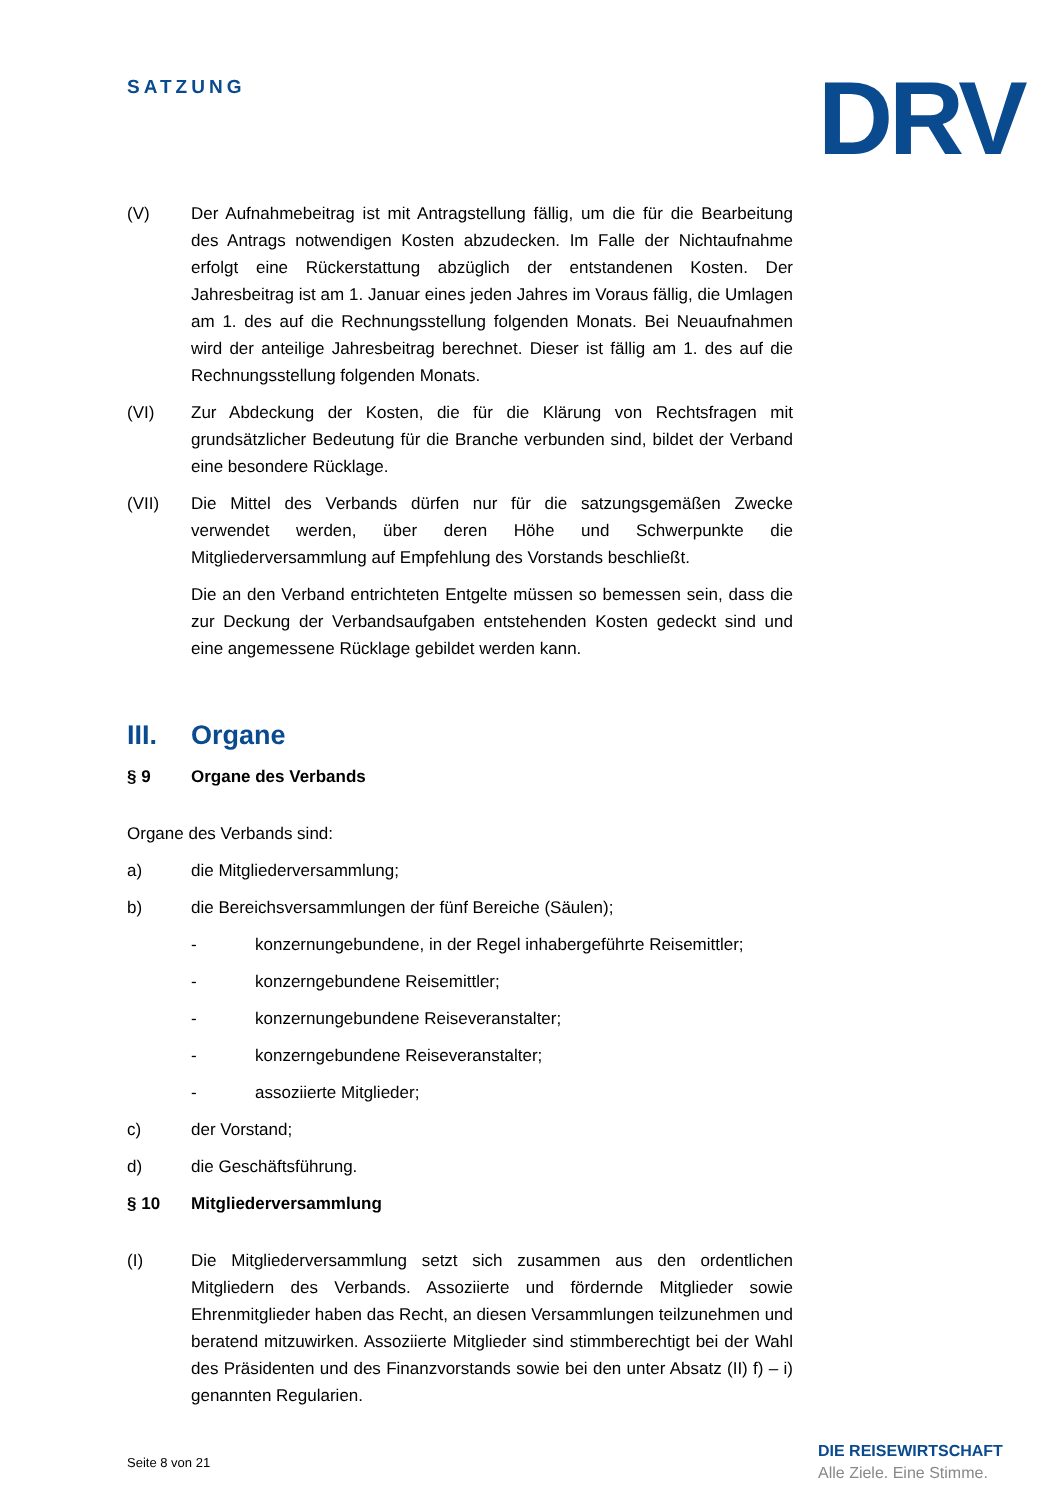SATZUNG DRV
(V) Der Aufnahmebeitrag ist mit Antragstellung fällig, um die für die Bearbeitung des Antrags notwendigen Kosten abzudecken. Im Falle der Nichtaufnahme erfolgt eine Rückerstattung abzüglich der entstandenen Kosten. Der Jahresbeitrag ist am 1. Januar eines jeden Jahres im Voraus fällig, die Umlagen am 1. des auf die Rechnungsstellung folgenden Monats. Bei Neuaufnahmen wird der anteilige Jahresbeitrag berechnet. Dieser ist fällig am 1. des auf die Rechnungsstellung folgenden Monats.
(VI) Zur Abdeckung der Kosten, die für die Klärung von Rechtsfragen mit grundsätzlicher Bedeutung für die Branche verbunden sind, bildet der Verband eine besondere Rücklage.
(VII) Die Mittel des Verbands dürfen nur für die satzungsgemäßen Zwecke verwendet werden, über deren Höhe und Schwerpunkte die Mitgliederversammlung auf Empfehlung des Vorstands beschließt.
Die an den Verband entrichteten Entgelte müssen so bemessen sein, dass die zur Deckung der Verbandsaufgaben entstehenden Kosten gedeckt sind und eine angemessene Rücklage gebildet werden kann.
III. Organe
§ 9 Organe des Verbands
Organe des Verbands sind:
a) die Mitgliederversammlung;
b) die Bereichsversammlungen der fünf Bereiche (Säulen);
- konzernungebundene, in der Regel inhabergeführte Reisemittler;
- konzerngebundene Reisemittler;
- konzernungebundene Reiseveranstalter;
- konzerngebundene Reiseveranstalter;
- assoziierte Mitglieder;
c) der Vorstand;
d) die Geschäftsführung.
§ 10 Mitgliederversammlung
(I) Die Mitgliederversammlung setzt sich zusammen aus den ordentlichen Mitgliedern des Verbands. Assoziierte und fördernde Mitglieder sowie Ehrenmitglieder haben das Recht, an diesen Versammlungen teilzunehmen und beratend mitzuwirken. Assoziierte Mitglieder sind stimmberechtigt bei der Wahl des Präsidenten und des Finanzvorstands sowie bei den unter Absatz (II) f) – i) genannten Regularien.
Seite 8 von 21
DIE REISEWIRTSCHAFT
Alle Ziele. Eine Stimme.